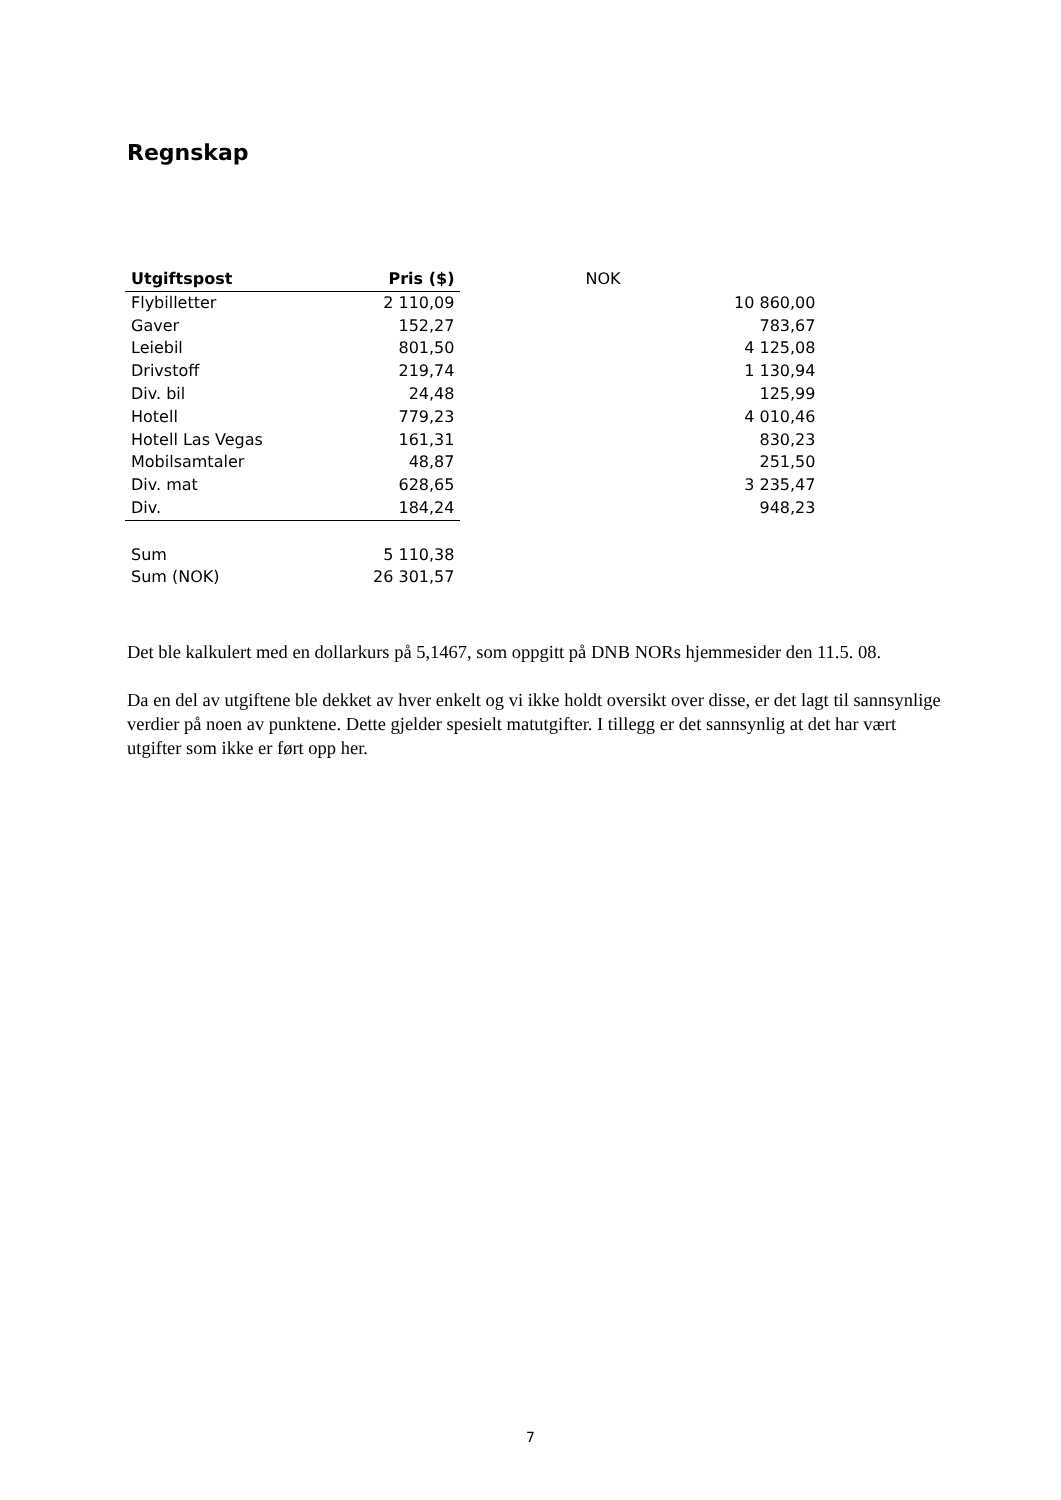Regnskap
| Utgiftspost | Pris ($) | NOK |
| Flybilletter | 2 110,09 | 10 860,00 |
| Gaver | 152,27 | 783,67 |
| Leiebil | 801,50 | 4 125,08 |
| Drivstoff | 219,74 | 1 130,94 |
| Div. bil | 24,48 | 125,99 |
| Hotell | 779,23 | 4 010,46 |
| Hotell Las Vegas | 161,31 | 830,23 |
| Mobilsamtaler | 48,87 | 251,50 |
| Div. mat | 628,65 | 3 235,47 |
| Div. | 184,24 | 948,23 |
| Sum | 5 110,38 | |
| Sum (NOK) | 26 301,57 | |
Det ble kalkulert med en dollarkurs på 5,1467, som oppgitt på DNB NORs hjemmesider den 11.5. 08.
Da en del av utgiftene ble dekket av hver enkelt og vi ikke holdt oversikt over disse, er det lagt til sannsynlige verdier på noen av punktene. Dette gjelder spesielt matutgifter. I tillegg er det sannsynlig at det har vært utgifter som ikke er ført opp her.
7